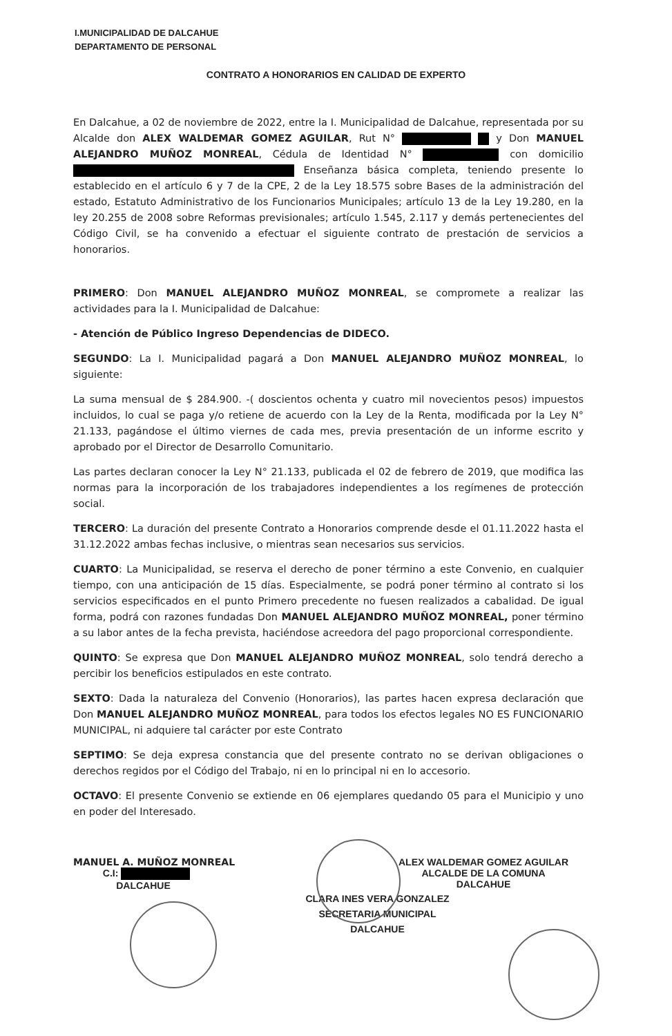I.MUNICIPALIDAD DE DALCAHUE
DEPARTAMENTO DE PERSONAL
CONTRATO A HONORARIOS EN CALIDAD DE EXPERTO
En Dalcahue, a 02 de noviembre de 2022, entre la I. Municipalidad de Dalcahue, representada por su Alcalde don ALEX WALDEMAR GOMEZ AGUILAR, Rut N° y Don MANUEL ALEJANDRO MUÑOZ MONREAL, Cédula de Identidad N° con domicilio Enseñanza básica completa, teniendo presente lo establecido en el artículo 6 y 7 de la CPE, 2 de la Ley 18.575 sobre Bases de la administración del estado, Estatuto Administrativo de los Funcionarios Municipales; artículo 13 de la Ley 19.280, en la ley 20.255 de 2008 sobre Reformas previsionales; artículo 1.545, 2.117 y demás pertenecientes del Código Civil, se ha convenido a efectuar el siguiente contrato de prestación de servicios a honorarios.
PRIMERO: Don MANUEL ALEJANDRO MUÑOZ MONREAL, se compromete a realizar las actividades para la I. Municipalidad de Dalcahue:
- Atención de Público Ingreso Dependencias de DIDECO.
SEGUNDO: La I. Municipalidad pagará a Don MANUEL ALEJANDRO MUÑOZ MONREAL, lo siguiente:
La suma mensual de $ 284.900. -( doscientos ochenta y cuatro mil novecientos pesos) impuestos incluidos, lo cual se paga y/o retiene de acuerdo con la Ley de la Renta, modificada por la Ley N° 21.133, pagándose el último viernes de cada mes, previa presentación de un informe escrito y aprobado por el Director de Desarrollo Comunitario.
Las partes declaran conocer la Ley N° 21.133, publicada el 02 de febrero de 2019, que modifica las normas para la incorporación de los trabajadores independientes a los regímenes de protección social.
TERCERO: La duración del presente Contrato a Honorarios comprende desde el 01.11.2022 hasta el 31.12.2022 ambas fechas inclusive, o mientras sean necesarios sus servicios.
CUARTO: La Municipalidad, se reserva el derecho de poner término a este Convenio, en cualquier tiempo, con una anticipación de 15 días. Especialmente, se podrá poner término al contrato si los servicios especificados en el punto Primero precedente no fuesen realizados a cabalidad. De igual forma, podrá con razones fundadas Don MANUEL ALEJANDRO MUÑOZ MONREAL, poner término a su labor antes de la fecha prevista, haciéndose acreedora del pago proporcional correspondiente.
QUINTO: Se expresa que Don MANUEL ALEJANDRO MUÑOZ MONREAL, solo tendrá derecho a percibir los beneficios estipulados en este contrato.
SEXTO: Dada la naturaleza del Convenio (Honorarios), las partes hacen expresa declaración que Don MANUEL ALEJANDRO MUÑOZ MONREAL, para todos los efectos legales NO ES FUNCIONARIO MUNICIPAL, ni adquiere tal carácter por este Contrato
SEPTIMO: Se deja expresa constancia que del presente contrato no se derivan obligaciones o derechos regidos por el Código del Trabajo, ni en lo principal ni en lo accesorio.
OCTAVO: El presente Convenio se extiende en 06 ejemplares quedando 05 para el Municipio y uno en poder del Interesado.
MANUEL A. MUÑOZ MONREAL
C.I:
DALCAHUE
ALEX WALDEMAR GOMEZ AGUILAR
ALCALDE DE LA COMUNA
DALCAHUE
CLARA INES VERA GONZALEZ
SECRETARIA MUNICIPAL
DALCAHUE